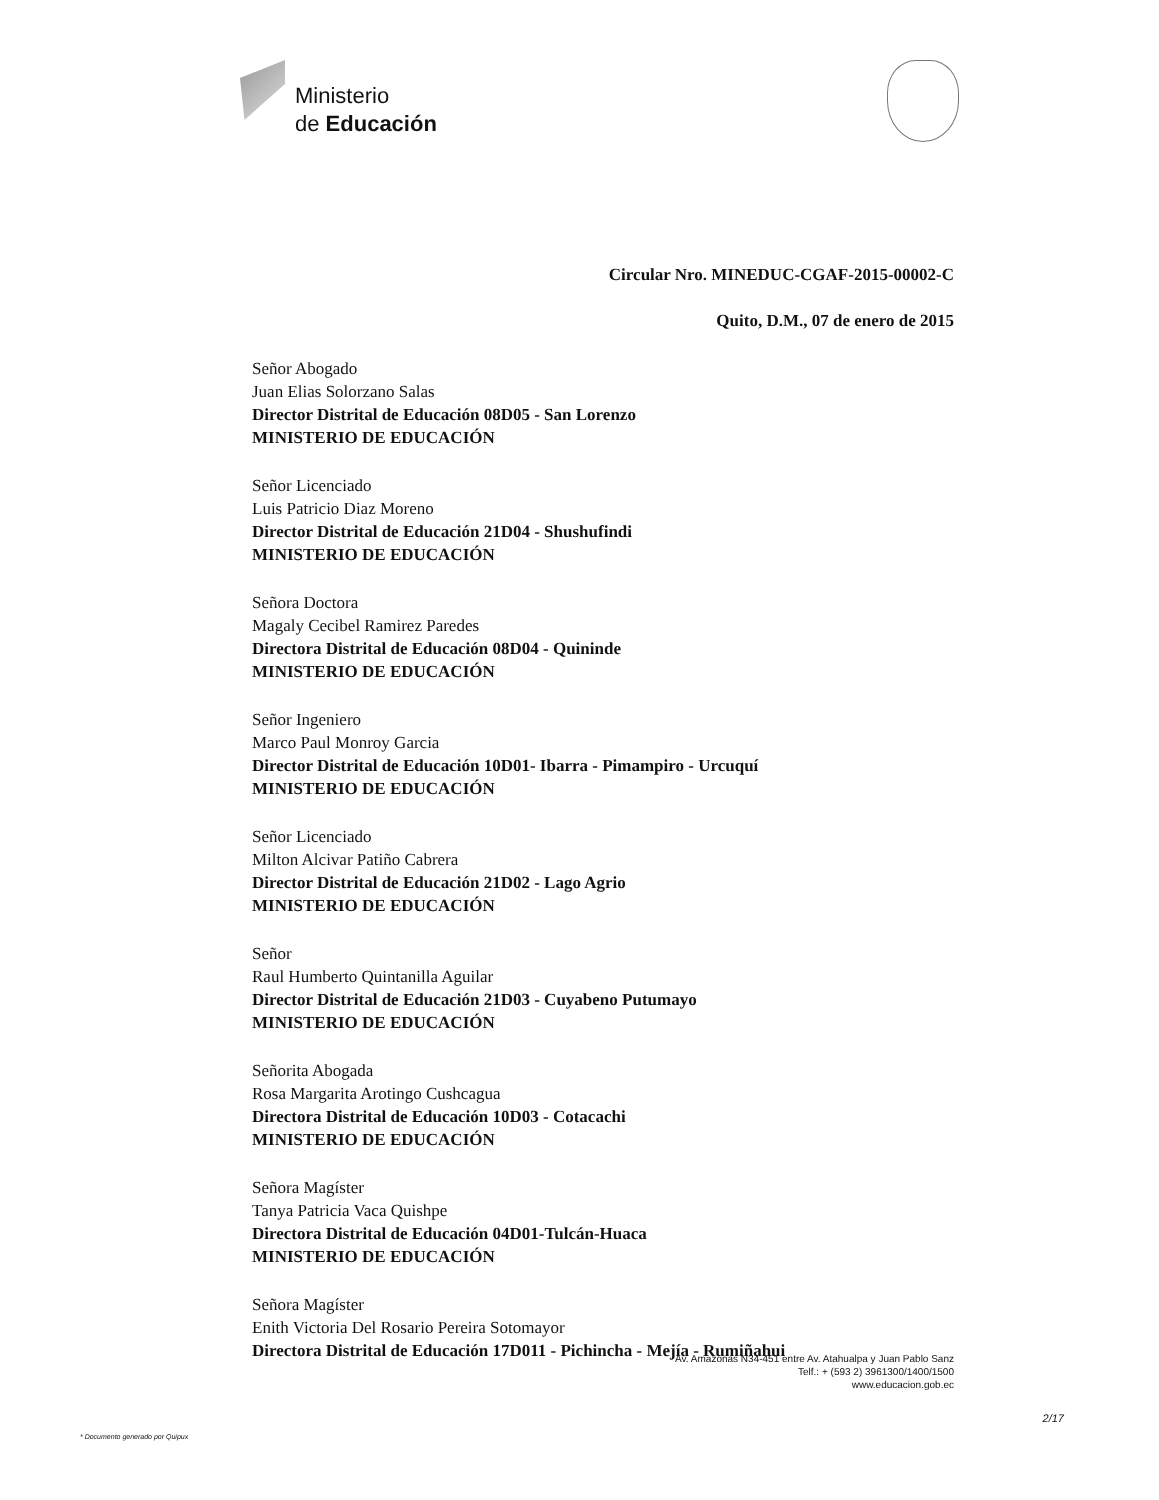Ministerio
de Educación
Circular Nro. MINEDUC-CGAF-2015-00002-C
Quito, D.M., 07 de enero de 2015
Señor Abogado
Juan Elias Solorzano Salas
Director Distrital de Educación 08D05 - San Lorenzo
MINISTERIO DE EDUCACIÓN
Señor Licenciado
Luis Patricio Diaz Moreno
Director Distrital de Educación 21D04 - Shushufindi
MINISTERIO DE EDUCACIÓN
Señora Doctora
Magaly Cecibel Ramirez Paredes
Directora Distrital de Educación 08D04 - Quininde
MINISTERIO DE EDUCACIÓN
Señor Ingeniero
Marco Paul Monroy Garcia
Director Distrital de Educación 10D01- Ibarra - Pimampiro - Urcuquí
MINISTERIO DE EDUCACIÓN
Señor Licenciado
Milton Alcivar Patiño Cabrera
Director Distrital de Educación 21D02 - Lago Agrio
MINISTERIO DE EDUCACIÓN
Señor
Raul Humberto Quintanilla Aguilar
Director Distrital de Educación 21D03 - Cuyabeno Putumayo
MINISTERIO DE EDUCACIÓN
Señorita Abogada
Rosa Margarita Arotingo Cushcagua
Directora Distrital de Educación 10D03 - Cotacachi
MINISTERIO DE EDUCACIÓN
Señora Magíster
Tanya Patricia Vaca Quishpe
Directora Distrital de Educación 04D01-Tulcán-Huaca
MINISTERIO DE EDUCACIÓN
Señora Magíster
Enith Victoria Del Rosario Pereira Sotomayor
Directora Distrital de Educación 17D011 - Pichincha - Mejía - Rumiñahui
Av. Amazonas N34-451 entre Av. Atahualpa y Juan Pablo Sanz
Telf.: + (593 2) 3961300/1400/1500
www.educacion.gob.ec
2/17
* Documento generado por Quipux